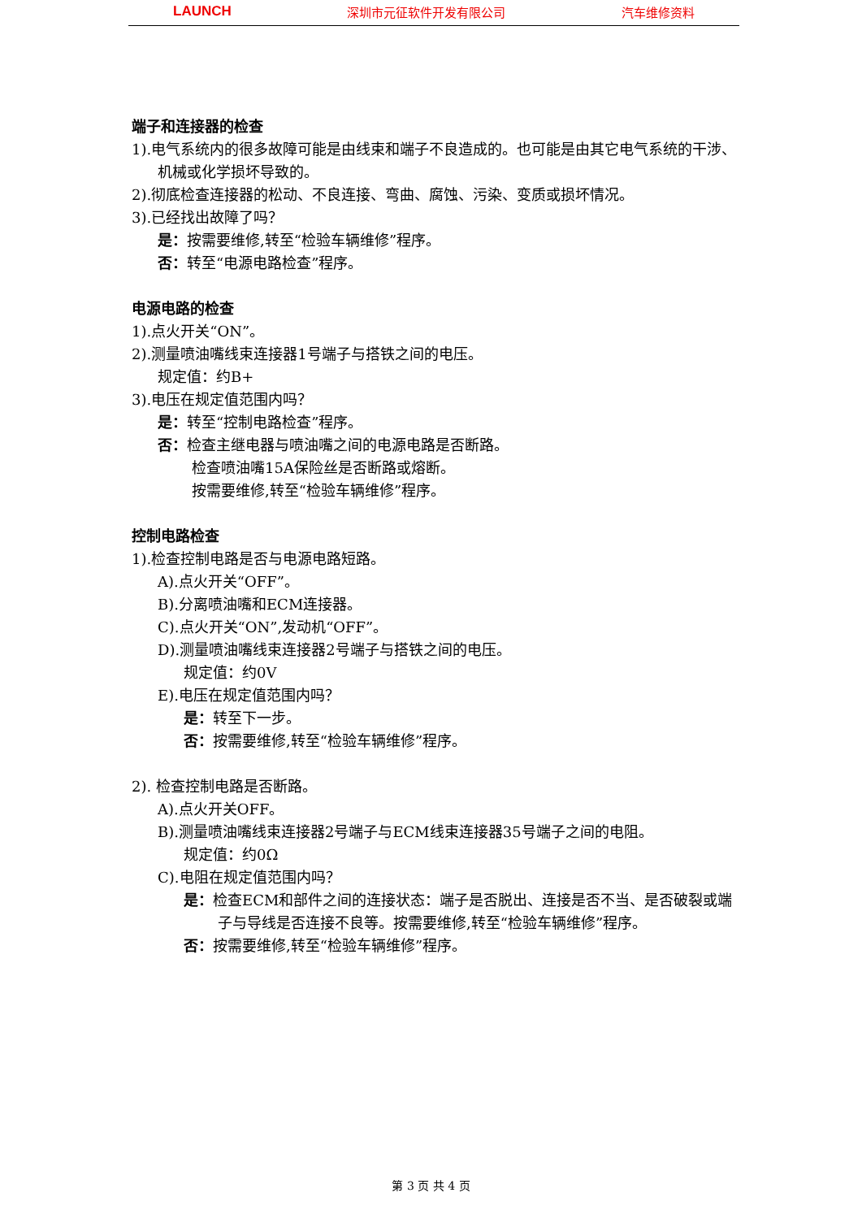LAUNCH 深圳市元征软件开发有限公司 汽车维修资料
端子和连接器的检查
1).电气系统内的很多故障可能是由线束和端子不良造成的。也可能是由其它电气系统的干涉、机械或化学损坏导致的。
2).彻底检查连接器的松动、不良连接、弯曲、腐蚀、污染、变质或损坏情况。
3).已经找出故障了吗？
是：按需要维修,转至“检验车辆维修”程序。
否：转至“电源电路检查”程序。
电源电路的检查
1).点火开关“ON”。
2).测量喷油嘴线束连接器1号端子与搭铁之间的电压。
规定值：约B+
3).电压在规定值范围内吗？
是：转至“控制电路检查”程序。
否：检查主继电器与喷油嘴之间的电源电路是否断路。
检查喷油嘴15A保险丝是否断路或熔断。
按需要维修,转至“检验车辆维修”程序。
控制电路检查
1).检查控制电路是否与电源电路短路。
A).点火开关“OFF”。
B).分离喷油嘴和ECM连接器。
C).点火开关“ON”,发动机“OFF”。
D).测量喷油嘴线束连接器2号端子与搭铁之间的电压。
规定值：约0V
E).电压在规定值范围内吗？
是：转至下一步。
否：按需要维修,转至“检验车辆维修”程序。
2). 检查控制电路是否断路。
A).点火开关OFF。
B).测量喷油嘴线束连接器2号端子与ECM线束连接器35号端子之间的电阻。
规定值：约0Ω
C).电阻在规定值范围内吗？
是：检查ECM和部件之间的连接状态：端子是否脱出、连接是否不当、是否破裂或端子与导线是否连接不良等。按需要维修,转至“检验车辆维修”程序。
否：按需要维修,转至“检验车辆维修”程序。
第 3 页 共 4 页